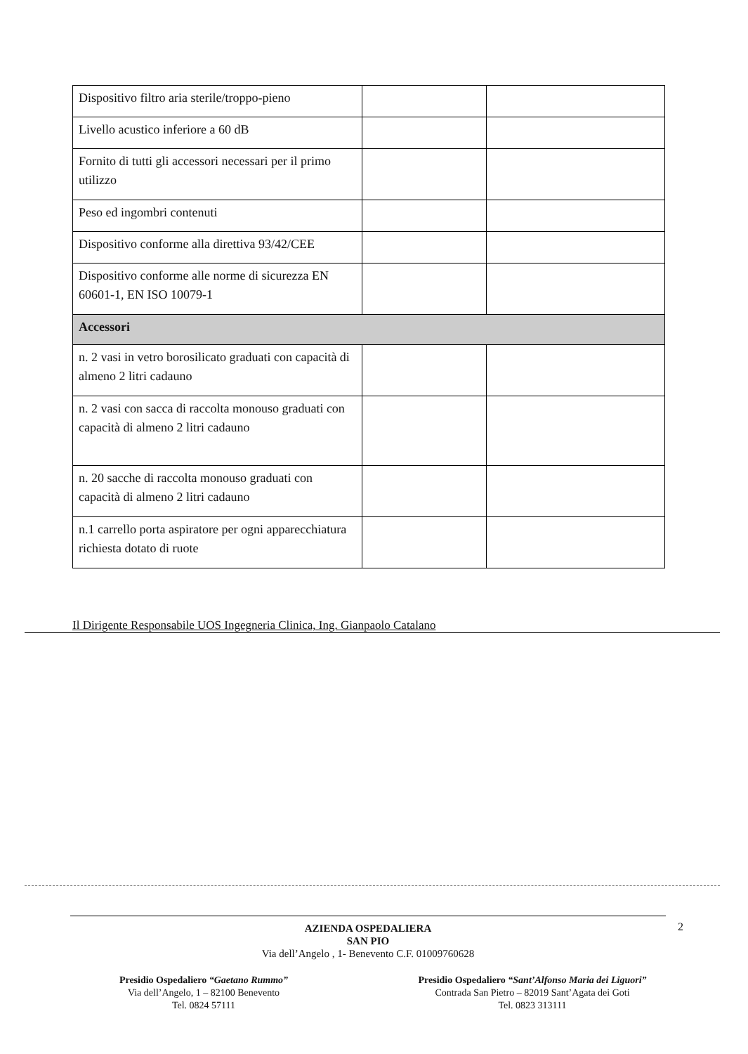| Dispositivo filtro aria sterile/troppo-pieno | | |
| Livello acustico inferiore a 60 dB | | |
| Fornito di tutti gli accessori necessari per il primo utilizzo | | |
| Peso ed ingombri contenuti | | |
| Dispositivo conforme alla direttiva 93/42/CEE | | |
| Dispositivo conforme alle norme di sicurezza EN 60601-1, EN ISO 10079-1 | | |
| Accessori | | |
| n. 2 vasi in vetro borosilicato graduati con capacità di almeno 2 litri cadauno | | |
| n. 2 vasi con sacca di raccolta monouso graduati con capacità di almeno 2 litri cadauno | | |
| n. 20 sacche di raccolta monouso graduati con capacità di almeno 2 litri cadauno | | |
| n.1 carrello porta aspiratore per ogni apparecchiatura richiesta dotato di ruote | | |
Il Dirigente Responsabile UOS Ingegneria Clinica, Ing. Gianpaolo Catalano
2
AZIENDA OSPEDALIERA
SAN PIO
Via dell’Angelo , 1- Benevento C.F. 01009760628
Presidio Ospedaliero “Gaetano Rummo”
Via dell’Angelo, 1 – 82100 Benevento
Tel. 0824 57111
Presidio Ospedaliero “Sant’Alfonso Maria dei Liguori”
Contrada San Pietro – 82019 Sant’Agata dei Goti
Tel. 0823 313111